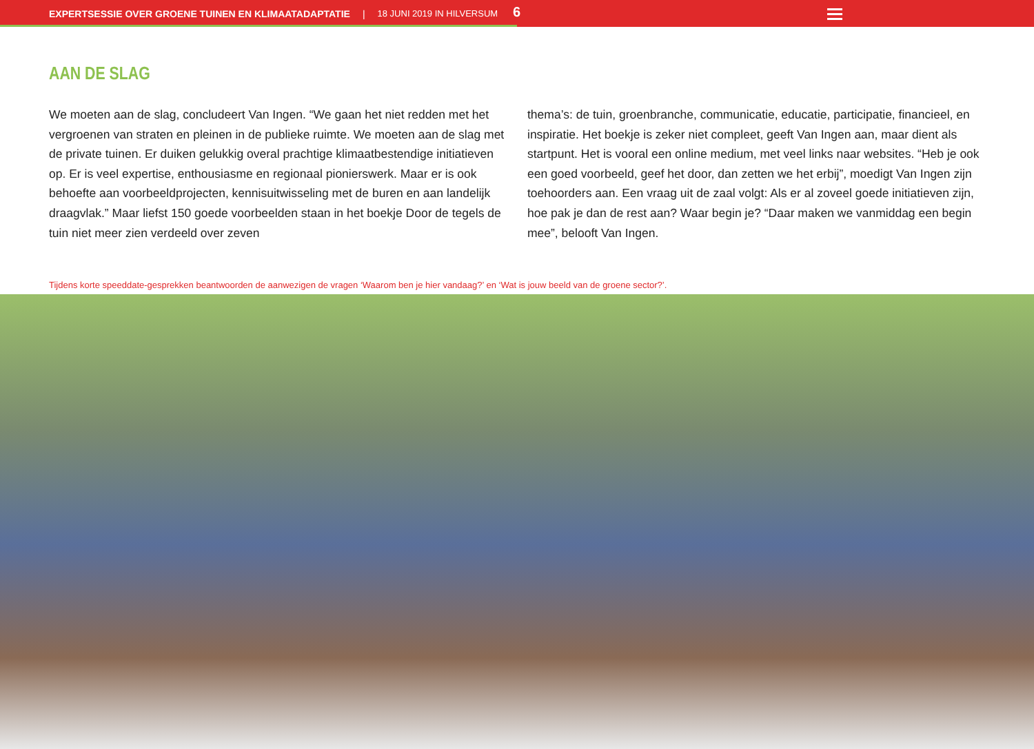EXPERTSESSIE OVER GROENE TUINEN EN KLIMAATADAPTATIE | 18 JUNI 2019 IN HILVERSUM 6
AAN DE SLAG
We moeten aan de slag, concludeert Van Ingen. “We gaan het niet redden met het vergroenen van straten en pleinen in de publieke ruimte. We moeten aan de slag met de private tuinen. Er duiken gelukkig overal prachtige klimaatbestendige initiatieven op. Er is veel expertise, enthousiasme en regionaal pionierswerk. Maar er is ook behoefte aan voorbeeldprojecten, kennisuitwisseling met de buren en aan landelijk draagvlak.” Maar liefst 150 goede voorbeelden staan in het boekje Door de tegels de tuin niet meer zien verdeeld over zeven
thema’s: de tuin, groenbranche, communicatie, educatie, participatie, financieel, en inspiratie. Het boekje is zeker niet compleet, geeft Van Ingen aan, maar dient als startpunt. Het is vooral een online medium, met veel links naar websites. “Heb je ook een goed voorbeeld, geef het door, dan zetten we het erbij”, moedigt Van Ingen zijn toehoorders aan. Een vraag uit de zaal volgt: Als er al zoveel goede initiatieven zijn, hoe pak je dan de rest aan? Waar begin je? “Daar maken we vanmiddag een begin mee”, belooft Van Ingen.
Tijdens korte speeddate-gesprekken beantwoorden de aanwezigen de vragen ‘Waarom ben je hier vandaag?’ en ‘Wat is jouw beeld van de groene sector?’.